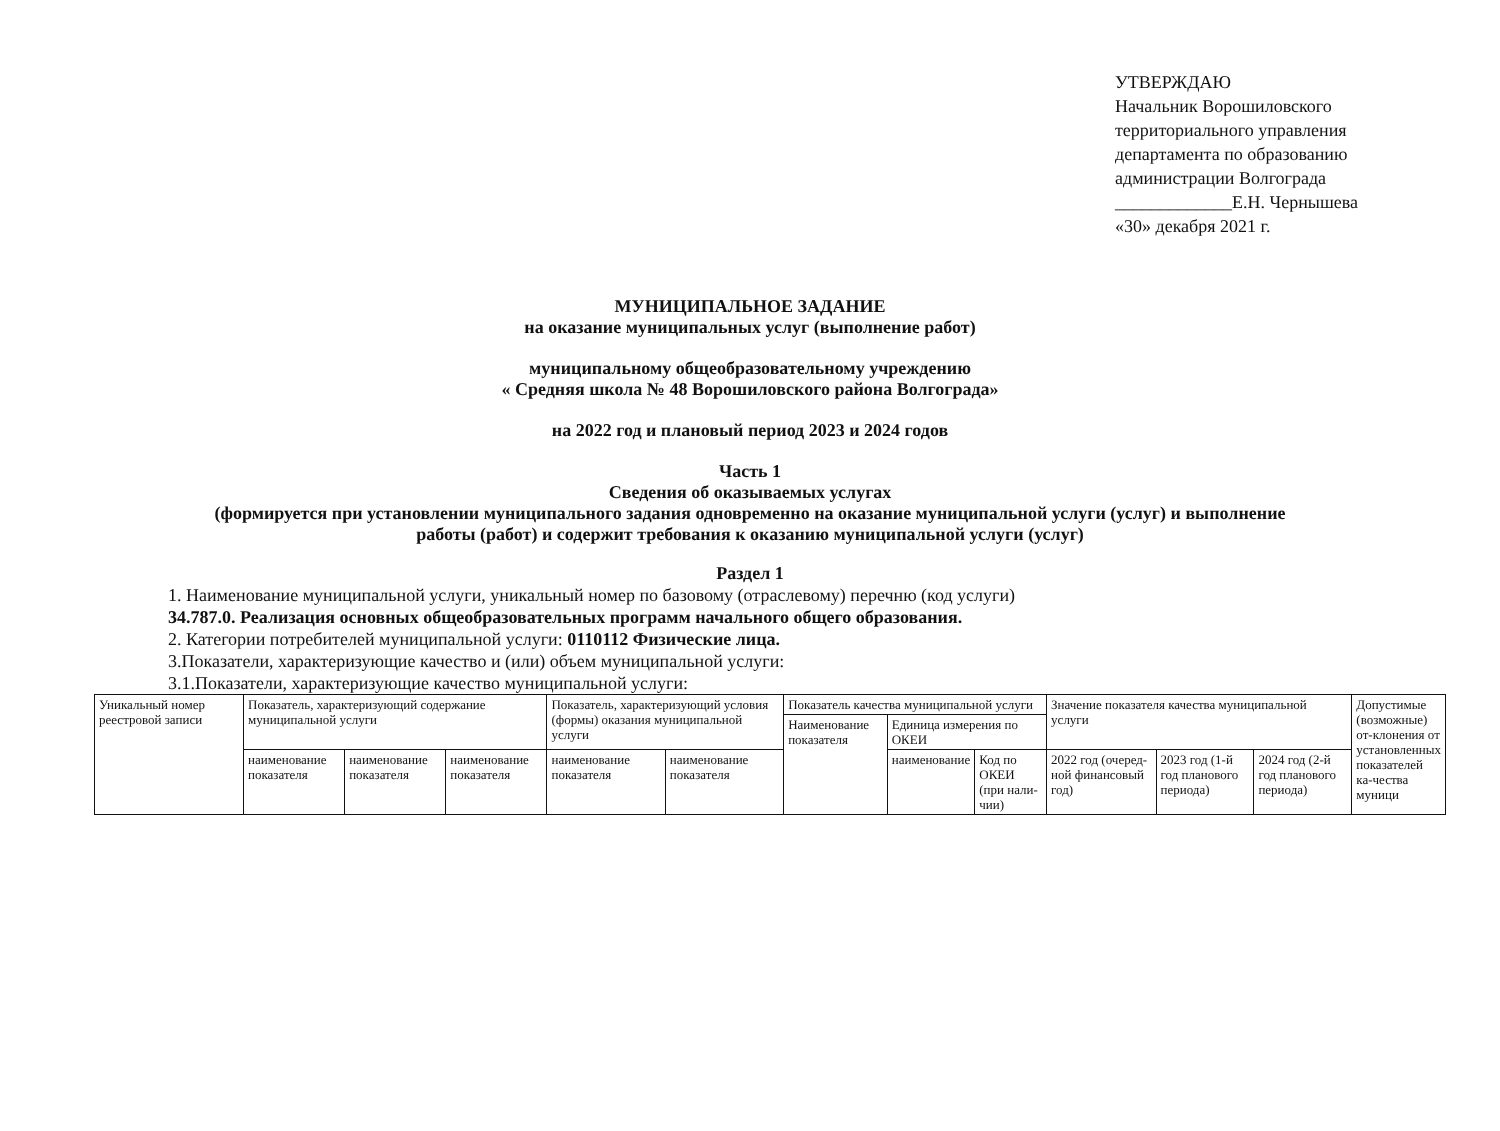УТВЕРЖДАЮ
Начальник Ворошиловского
территориального управления
департамента по образованию
администрации Волгограда
_____________Е.Н. Чернышева
«30» декабря 2021 г.
МУНИЦИПАЛЬНОЕ ЗАДАНИЕ
на оказание муниципальных услуг (выполнение работ)
муниципальному общеобразовательному учреждению
« Средняя школа № 48 Ворошиловского района Волгограда»
на 2022 год и плановый период 2023 и 2024 годов
Часть 1
Сведения об оказываемых услугах
(формируется при установлении муниципального задания одновременно на оказание муниципальной услуги (услуг) и выполнение
работы (работ) и содержит требования к оказанию муниципальной услуги (услуг)
Раздел 1
1. Наименование муниципальной услуги, уникальный номер по базовому (отраслевому) перечню (код услуги)
34.787.0. Реализация основных общеобразовательных программ начального общего образования.
2. Категории потребителей муниципальной услуги: 0110112 Физические лица.
3.Показатели, характеризующие качество и (или) объем муниципальной услуги:
3.1.Показатели, характеризующие качество муниципальной услуги:
| Уникальный номер реестровой записи | Показатель, характеризующий содержание муниципальной услуги | | | Показатель, характеризующий условия (формы) оказания муниципальной услуги | | Показатель качества муниципальной услуги | | | Значение показателя качества муниципальной услуги | | | Допустимые (возможные) от-клонения от установленных показателей ка-чества муници |
| | | | | | | Наименование показателя | Единица измерения по ОКЕИ | | | | | |
| | наименование показателя | наименование показателя | наименование показателя | наименование показателя | наименование показателя | | наименование | Код по ОКЕИ (при нали-чии) | 2022 год (очеред-ной финансовый год) | 2023 год (1-й год планового периода) | 2024 год (2-й год планового периода) | |